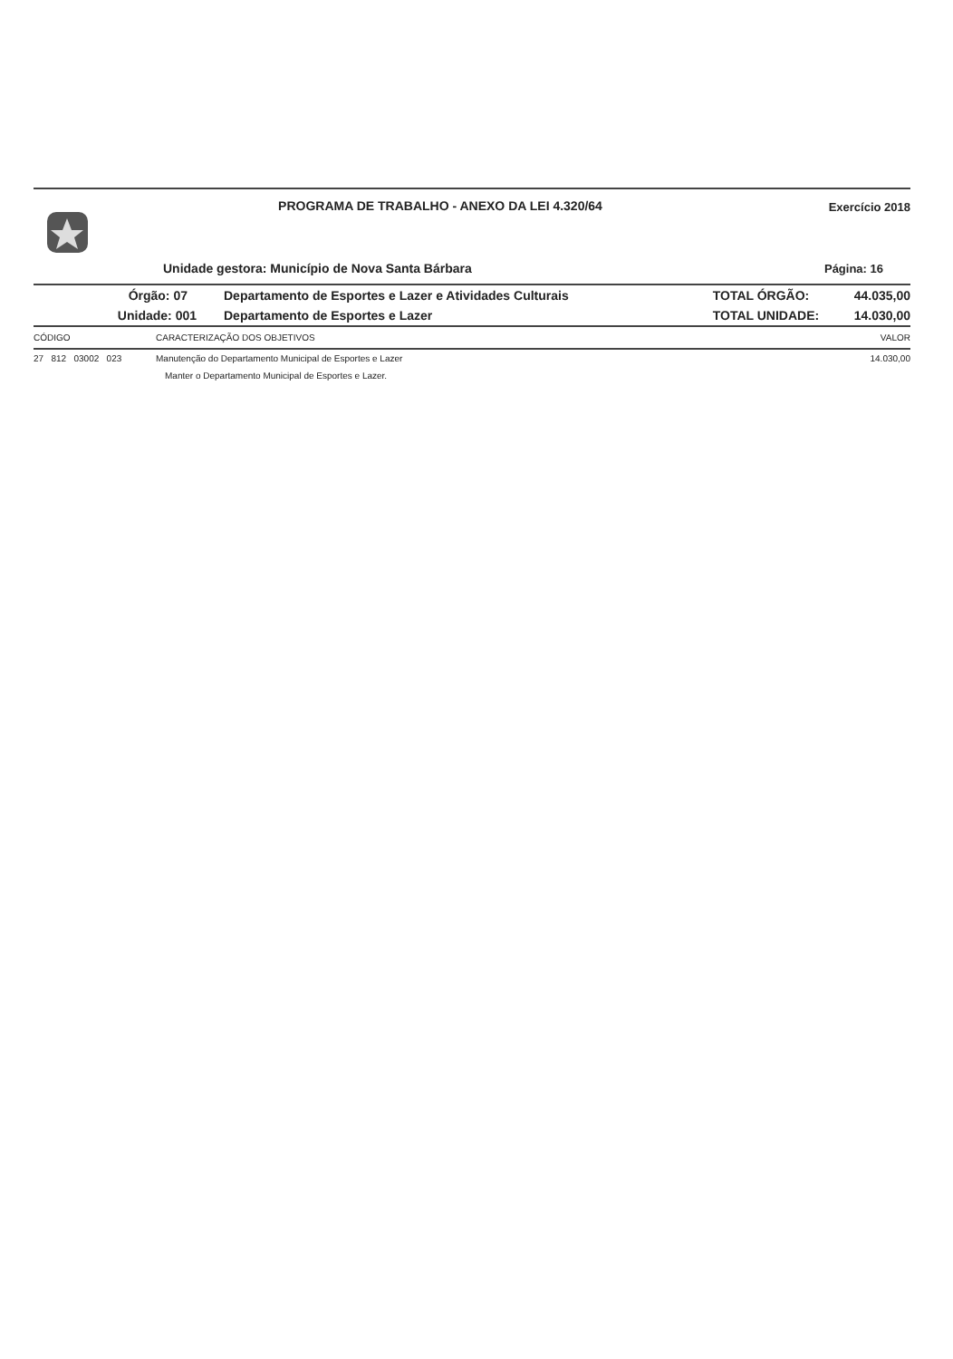PROGRAMA DE TRABALHO - ANEXO DA LEI 4.320/64
Unidade gestora: Município de Nova Santa Bárbara
Exercício 2018
Página: 16
| Órgão: 07 | Departamento de Esportes e Lazer e Atividades Culturais | TOTAL ÓRGÃO: | 44.035,00 |
| Unidade: 001 | Departamento de Esportes e Lazer | TOTAL UNIDADE: | 14.030,00 |
| CÓDIGO | CARACTERIZAÇÃO DOS OBJETIVOS | VALOR |
| --- | --- | --- |
| 27 812 03002 023 | Manutenção do Departamento Municipal de Esportes e Lazer | 14.030,00 |
| | Manter o Departamento Municipal de Esportes e Lazer. | |